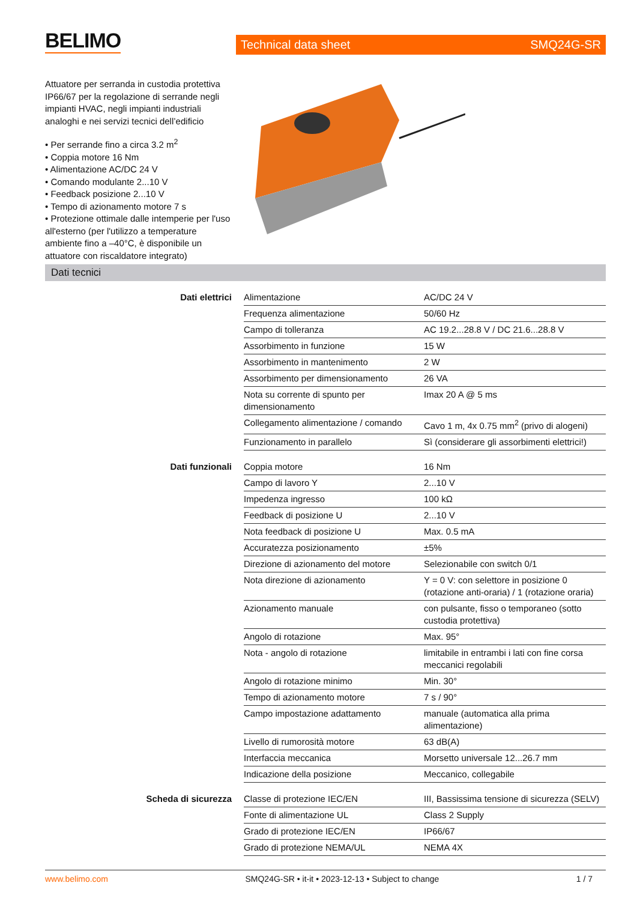BELIMO Technical data sheet SMQ24G-SR
Attuatore per serranda in custodia protettiva IP66/67 per la regolazione di serrande negli impianti HVAC, negli impianti industriali analoghi e nei servizi tecnici dell’edificio
• Per serrande fino a circa 3.2 m<sup>2</sup>
• Coppia motore 16 Nm
• Alimentazione AC/DC 24 V
• Comando modulante 2...10 V
• Feedback posizione 2...10 V
• Tempo di azionamento motore 7 s
• Protezione ottimale dalle intemperie per l'uso all'esterno (per l'utilizzo a temperature ambiente fino a –40°C, è disponibile un attuatore con riscaldatore integrato)
Dati tecnici
| Dati elettrici | Alimentazione | AC/DC 24 V |
| | Frequenza alimentazione | 50/60 Hz |
| | Campo di tolleranza | AC 19.2...28.8 V / DC 21.6...28.8 V |
| | Assorbimento in funzione | 15 W |
| | Assorbimento in mantenimento | 2 W |
| | Assorbimento per dimensionamento | 26 VA |
| | Nota su corrente di spunto per dimensionamento | Imax 20 A @ 5 ms |
| | Collegamento alimentazione / comando | Cavo 1 m, 4x 0.75 mm<sup>2</sup> (privo di alogeni) |
| | Funzionamento in parallelo | Sì (considerare gli assorbimenti elettrici!) |
| Dati funzionali | Coppia motore | 16 Nm |
| | Campo di lavoro Y | 2...10 V |
| | Impedenza ingresso | 100 kΩ |
| | Feedback di posizione U | 2...10 V |
| | Nota feedback di posizione U | Max. 0.5 mA |
| | Accuratezza posizionamento | ±5% |
| | Direzione di azionamento del motore | Selezionabile con switch 0/1 |
| | Nota direzione di azionamento | Y = 0 V: con selettore in posizione 0 (rotazione anti-oraria) / 1 (rotazione oraria) |
| | Azionamento manuale | con pulsante, fisso o temporaneo (sotto custodia protettiva) |
| | Angolo di rotazione | Max. 95° |
| | Nota - angolo di rotazione | limitabile in entrambi i lati con fine corsa meccanici regolabili |
| | Angolo di rotazione minimo | Min. 30° |
| | Tempo di azionamento motore | 7 s / 90° |
| | Campo impostazione adattamento | manuale (automatica alla prima alimentazione) |
| | Livello di rumorosità motore | 63 dB(A) |
| | Interfaccia meccanica | Morsetto universale 12...26.7 mm |
| | Indicazione della posizione | Meccanico, collegabile |
| Scheda di sicurezza | Classe di protezione IEC/EN | III, Bassissima tensione di sicurezza (SELV) |
| | Fonte di alimentazione UL | Class 2 Supply |
| | Grado di protezione IEC/EN | IP66/67 |
| | Grado di protezione NEMA/UL | NEMA 4X |
www.belimo.com SMQ24G-SR • it-it • 2023-12-13 • Subject to change 1 / 7